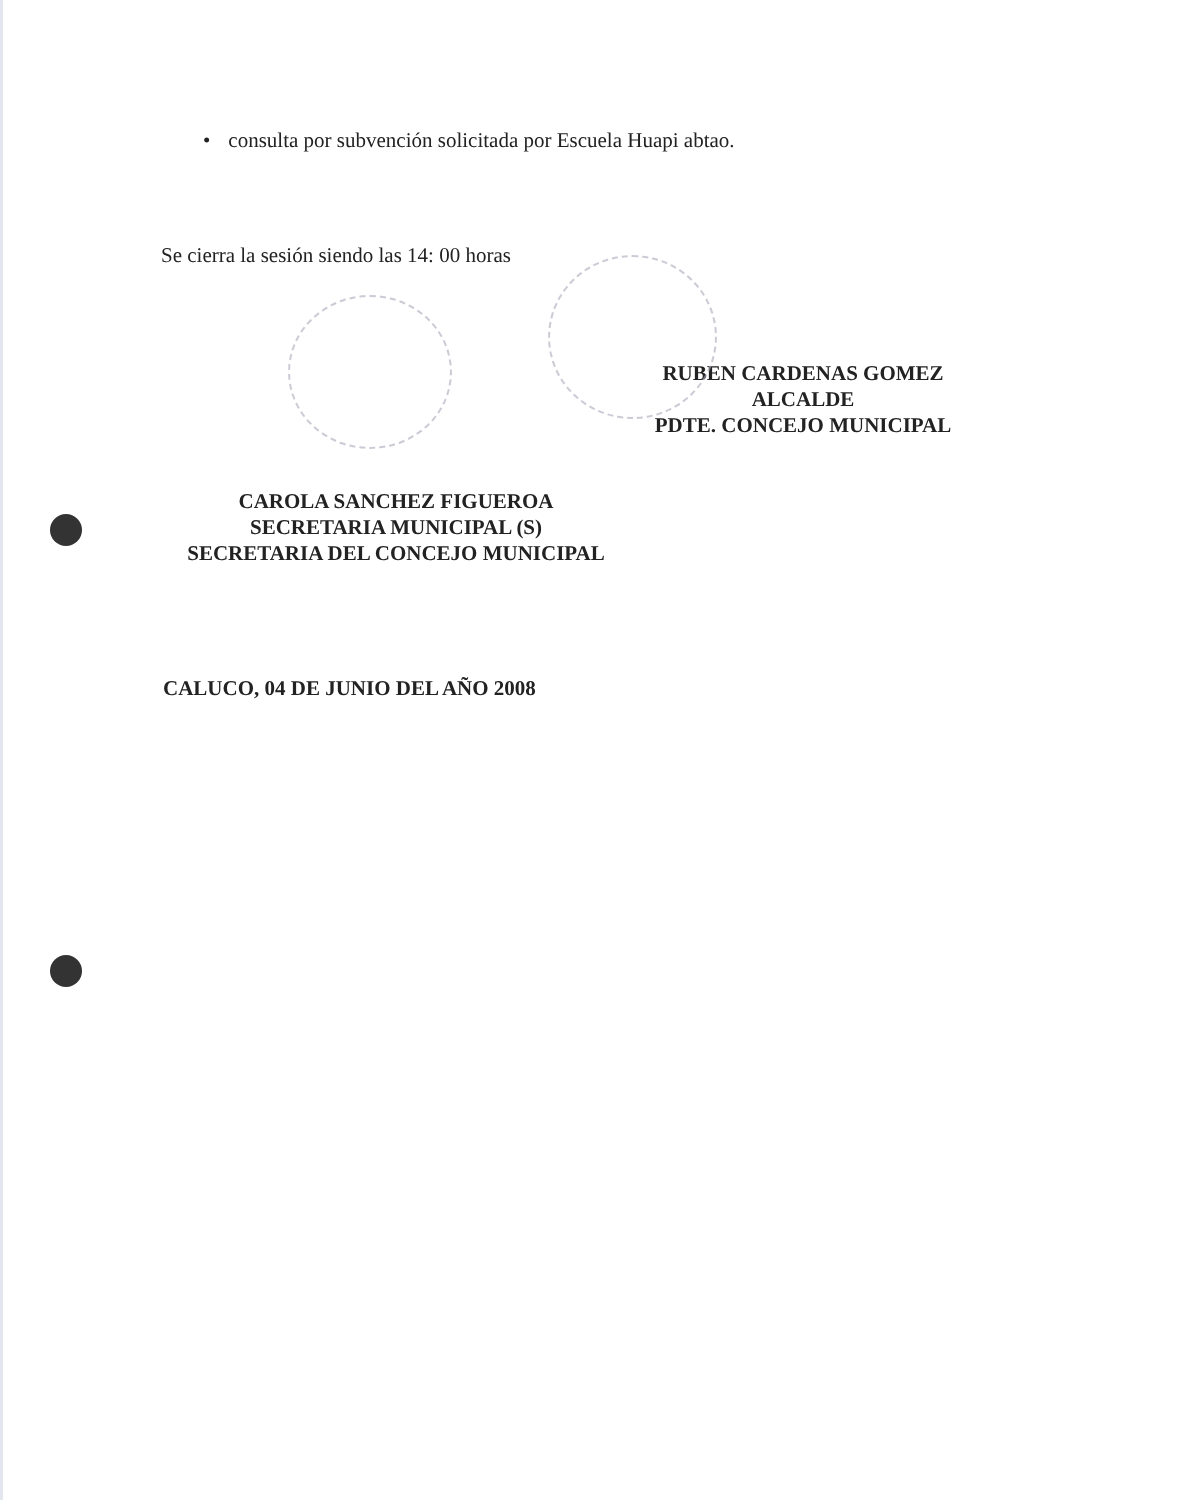• consulta por subvención solicitada por Escuela Huapi abtao.
Se cierra la sesión siendo las 14: 00 horas
RUBEN CARDENAS GOMEZ
ALCALDE
PDTE. CONCEJO MUNICIPAL
CAROLA SANCHEZ FIGUEROA
SECRETARIA MUNICIPAL (S)
SECRETARIA DEL CONCEJO MUNICIPAL
CALUCO, 04 DE JUNIO DEL AÑO 2008